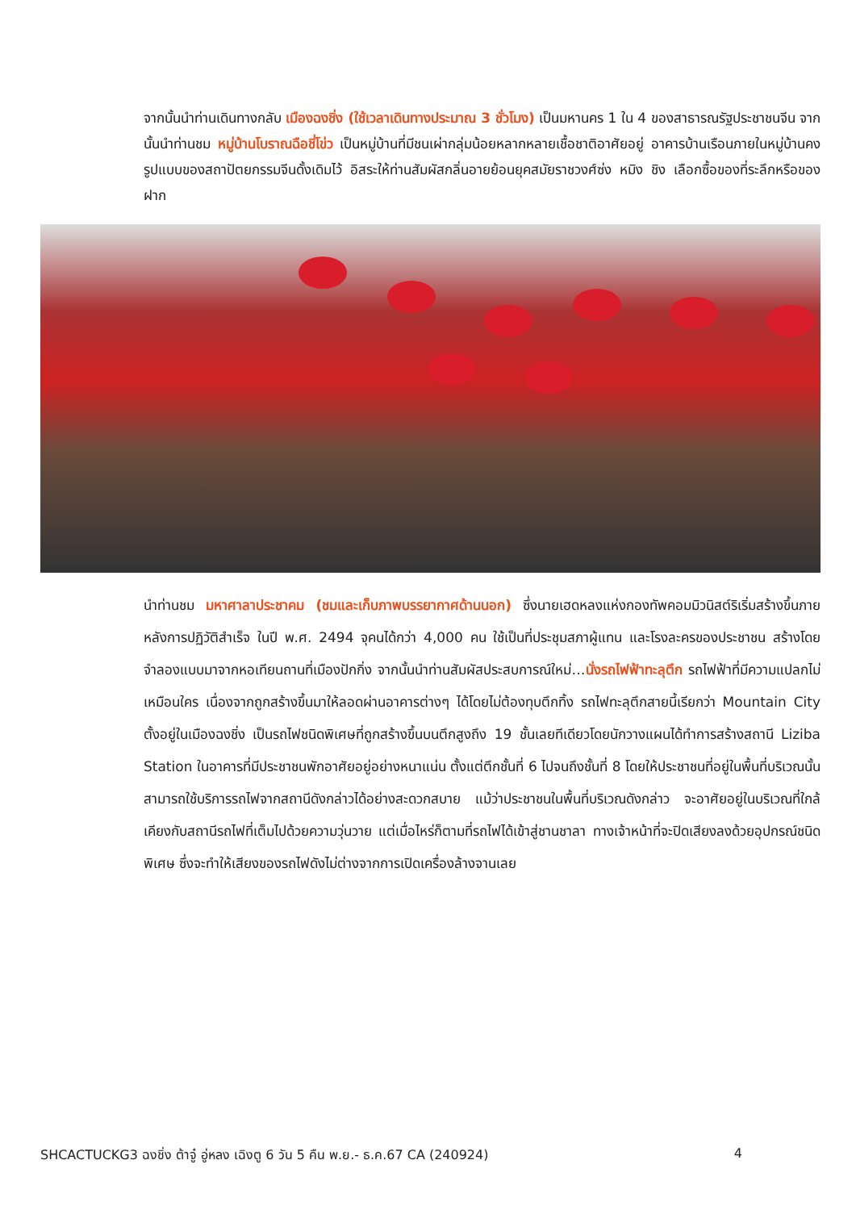จากนั้นนำท่านเดินทางกลับ เมืองฉงชิ่ง (ใช้เวลาเดินทางประมาณ 3 ชั่วโมง) เป็นมหานคร 1 ใน 4 ของสาธารณรัฐประชาชนจีน จากนั้นนำท่านชม หมู่บ้านโบราณฉือชี่โข่ว เป็นหมู่บ้านที่มีชนเผ่ากลุ่มน้อยหลากหลายเชื้อชาติอาศัยอยู่ อาคารบ้านเรือนภายในหมู่บ้านคงรูปแบบของสถาปัตยกรรมจีนดั้งเดิมไว้ อิสระให้ท่านสัมผัสกลิ่นอายย้อนยุคสมัยราชวงศ์ซ่ง หมิง ชิง เลือกซื้อของที่ระลึกหรือของฝาก
นำท่านชม มหาศาลาประชาคม (ชมและเก็บภาพบรรยากาศด้านนอก) ซึ่งนายเฮดหลงแห่งกองทัพคอมมิวนิสต์ริเริ่มสร้างขึ้นภายหลังการปฏิวัติสำเร็จ ในปี พ.ศ. 2494 จุคนได้กว่า 4,000 คน ใช้เป็นที่ประชุมสภาผู้แทน และโรงละครของประชาชน สร้างโดยจำลองแบบมาจากหอเทียนถานที่เมืองปักกิ่ง จากนั้นนำท่านสัมผัสประสบการณ์ใหม่…นั่งรถไฟฟ้าทะลุตึก รถไฟฟ้าที่มีความแปลกไม่เหมือนใคร เนื่องจากถูกสร้างขึ้นมาให้ลอดผ่านอาคารต่างๆ ได้โดยไม่ต้องทุบตึกทิ้ง รถไฟทะลุตึกสายนี้เรียกว่า Mountain City ตั้งอยู่ในเมืองฉงชิ่ง เป็นรถไฟชนิดพิเศษที่ถูกสร้างขึ้นบนตึกสูงถึง 19 ชั้นเลยทีเดียวโดยนักวางแผนได้ทำการสร้างสถานี Liziba Station ในอาคารที่มีประชาชนพักอาศัยอยู่อย่างหนาแน่น ตั้งแต่ตึกชั้นที่ 6 ไปจนถึงชั้นที่ 8 โดยให้ประชาชนที่อยู่ในพื้นที่บริเวณนั้นสามารถใช้บริการรถไฟจากสถานีดังกล่าวได้อย่างสะดวกสบาย แม้ว่าประชาชนในพื้นที่บริเวณดังกล่าว จะอาศัยอยู่ในบริเวณที่ใกล้เคียงกับสถานีรถไฟที่เต็มไปด้วยความวุ่นวาย แต่เมื่อไหร่ก็ตามที่รถไฟได้เข้าสู่ชานชาลา ทางเจ้าหน้าที่จะปิดเสียงลงด้วยอุปกรณ์ชนิดพิเศษ ซึ่งจะทำให้เสียงของรถไฟดังไม่ต่างจากการเปิดเครื่องล้างจานเลย
SHCACTUCKG3 ฉงชิ่ง ต้าจู๋ อู่หลง เฉิงตู 6 วัน 5 คืน พ.ย.- ธ.ค.67 CA (240924) 4